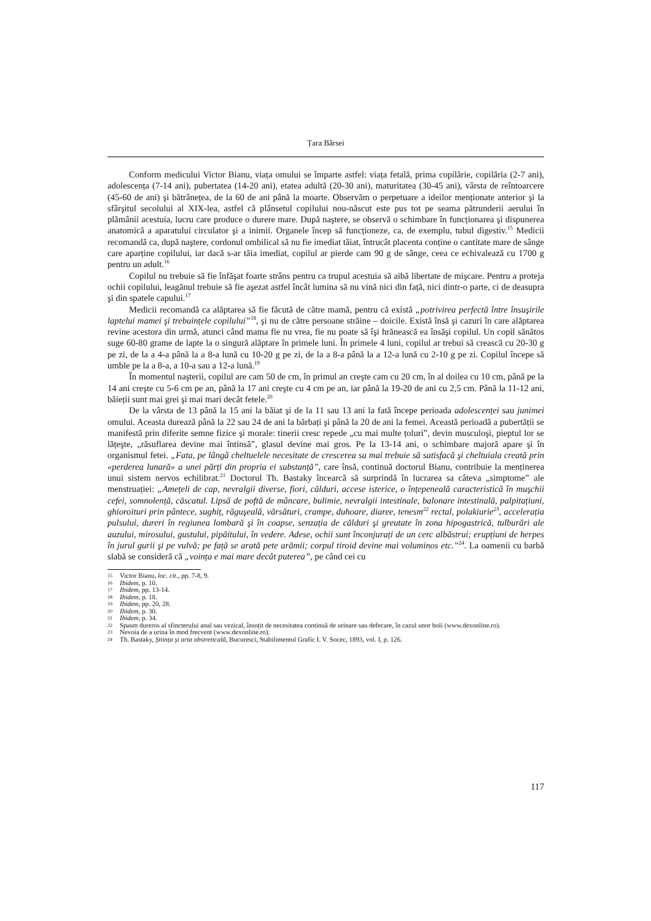Țara Bârsei
Conform medicului Victor Bianu, viața omului se împarte astfel: viața fetală, prima copilărie, copilăria (2-7 ani), adolescența (7-14 ani), pubertatea (14-20 ani), etatea adultă (20-30 ani), maturitatea (30-45 ani), vârsta de reîntoarcere (45-60 de ani) şi bătrânețea, de la 60 de ani până la moarte. Observăm o perpetuare a ideilor menționate anterior şi la sfârşitul secolului al XIX-lea, astfel că plânsetul copilului nou-născut este pus tot pe seama pătrunderii aerului în plămânii acestuia, lucru care produce o durere mare. După naştere, se observă o schimbare în funcționarea şi dispunerea anatomică a aparatului circulator şi a inimii. Organele încep să funcționeze, ca, de exemplu, tubul digestiv.<sup>15</sup> Medicii recomandă ca, după naştere, cordonul ombilical să nu fie imediat tăiat, întrucât placenta conține o cantitate mare de sânge care aparține copilului, iar dacă s-ar tăia imediat, copilul ar pierde cam 90 g de sânge, ceea ce echivalează cu 1700 g pentru un adult.<sup>16</sup>
Copilul nu trebuie să fie înfăşat foarte strâns pentru ca trupul acestuia să aibă libertate de mişcare. Pentru a proteja ochii copilului, leagănul trebuie să fie aşezat astfel încât lumina să nu vină nici din față, nici dintr-o parte, ci de deasupra şi din spatele capului.<sup>17</sup>
Medicii recomandă ca alăptarea să fie făcută de către mamă, pentru că există „potrivirea perfectă între însuşirile laptelui mamei şi trebuințele copilului”<sup>18</sup>, şi nu de către persoane străine – doicile. Există însă şi cazuri în care alăptarea revine acestora din urmă, atunci când mama fie nu vrea, fie nu poate să îşi hrănească ea însăşi copilul. Un copil sănătos suge 60-80 grame de lapte la o singură alăptare în primele luni. În primele 4 luni, copilul ar trebui să crească cu 20-30 g pe zi, de la a 4-a până la a 8-a lună cu 10-20 g pe zi, de la a 8-a până la a 12-a lună cu 2-10 g pe zi. Copilul începe să umble pe la a 8-a, a 10-a sau a 12-a lună.<sup>19</sup>
În momentul naşterii, copilul are cam 50 de cm, în primul an creşte cam cu 20 cm, în al doilea cu 10 cm, până pe la 14 ani creşte cu 5-6 cm pe an, până la 17 ani creşte cu 4 cm pe an, iar până la 19-20 de ani cu 2,5 cm. Până la 11-12 ani, băieții sunt mai grei şi mai mari decât fetele.<sup>20</sup>
De la vârsta de 13 până la 15 ani la băiat şi de la 11 sau 13 ani la fată începe perioada adolescenței sau junimei omului. Aceasta durează până la 22 sau 24 de ani la bărbați şi până la 20 de ani la femei. Această perioadă a pubertății se manifestă prin diferite semne fizice şi morale: tinerii cresc repede „cu mai multe țoluri”, devin musculoşi, pieptul lor se lățeşte, „răsuflarea devine mai întinsă”, glasul devine mai gros. Pe la 13-14 ani, o schimbare majoră apare şi în organismul fetei. „Fata, pe lângă cheltuelele necesitate de crescerea sa mai trebuie să satisfacă şi cheltuiala creată prin «perderea lunară» a unei părți din propria ei substanță”, care însă, continuă doctorul Bianu, contribuie la menținerea unui sistem nervos echilibrat.<sup>21</sup> Doctorul Th. Bastaky încearcă să surprindă în lucrarea sa câteva „simptome” ale menstruației: „Amețeli de cap, nevralgii diverse, fiori, călduri, accese isterice, o înțepeneală caracteristică în muşchii cefei, somnolență, căscatul. Lipsă de poftă de mâncare, bulimie, nevralgii intestinale, balonare intestinală, palpitațiuni, ghioroituri prin pântece, sughiț, răguşeală, vărsături, crampe, duhoare, diaree, tenesm<sup>22</sup> rectal, polakiurie<sup>23</sup>, accelerația pulsului, dureri în regiunea lombară şi în coapse, senzația de călduri şi greutate în zona hipogastrică, tulburări ale auzului, mirosului, gustului, pipăitului, în vedere. Adese, ochii sunt înconjurați de un cerc albăstrui; erupțiuni de herpes în jurul gurii şi pe vulvă; pe față se arată pete arămii; corpul tiroid devine mai voluminos etc.”<sup>24</sup>. La oamenii cu barbă slabă se consideră că „voința e mai mare decât puterea”, pe când cei cu
15 Victor Bianu, loc. cit., pp. 7-8, 9.
16 Ibidem, p. 10.
17 Ibidem, pp. 13-14.
18 Ibidem, p. 18.
19 Ibidem, pp. 20, 28.
20 Ibidem, p. 30.
21 Ibidem, p. 34.
22 Spasm dureros al sfincterului anal sau vezical, însoțit de necesitatea continuă de urinare sau defecare, în cazul unor boli (www.dexonline.ro).
23 Nevoia de a urina în mod frecvent (www.dexonline.ro).
24 Th. Bastaky, Ştiința şi arta obstreticală, Bucuresci, Stabilimentul Grafic I. V. Socec, 1893, vol. I, p. 126.
117